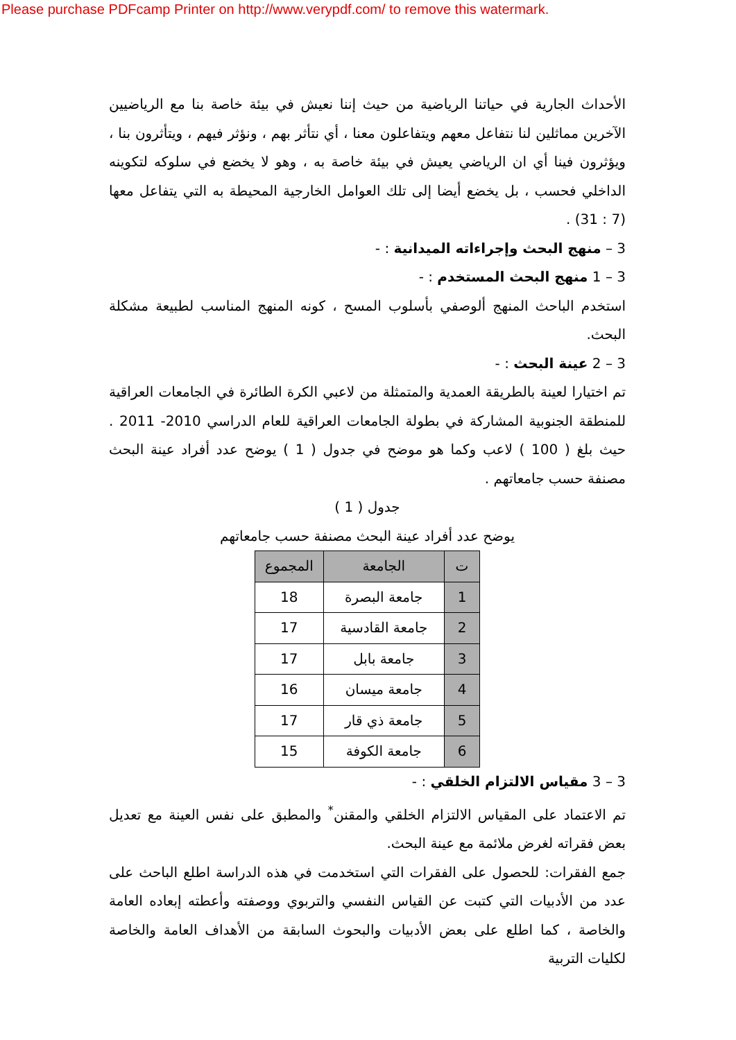Please purchase PDFcamp Printer on http://www.verypdf.com/ to remove this watermark.
الأحداث الجارية في حياتنا الرياضية من حيث إننا نعيش في بيئة خاصة بنا مع الرياضيين الآخرين مماثلين لنا نتفاعل معهم ويتفاعلون معنا ، أي نتأثر بهم ، ونؤثر فيهم ، ويتأثرون بنا ، ويؤثرون فينا أي ان الرياضي يعيش في بيئة خاصة به ، وهو لا يخضع في سلوكه لتكوينه الداخلي فحسب ، بل يخضع أيضا إلى تلك العوامل الخارجية المحيطة به التي يتفاعل معها (7 : 31) .
3 – منهج البحث وإجراءاته الميدانية : -
3 – 1 منهج البحث المستخدم : -
استخدم الباحث المنهج ألوصفي بأسلوب المسح ، كونه المنهج المناسب لطبيعة مشكلة البحث.
3 – 2 عينة البحث : -
تم اختيارا لعينة بالطريقة العمدية والمتمثلة من لاعبي الكرة الطائرة في الجامعات العراقية للمنطقة الجنوبية المشاركة في بطولة الجامعات العراقية للعام الدراسي 2010- 2011 . حيث بلغ ( 100 ) لاعب وكما هو موضح في جدول ( 1 ) يوضح عدد أفراد عينة البحث مصنفة حسب جامعاتهم .
جدول ( 1 )
يوضح عدد أفراد عينة البحث مصنفة حسب جامعاتهم
| ت | الجامعة | المجموع |
| --- | --- | --- |
| 1 | جامعة البصرة | 18 |
| 2 | جامعة القادسية | 17 |
| 3 | جامعة بابل | 17 |
| 4 | جامعة ميسان | 16 |
| 5 | جامعة ذي قار | 17 |
| 6 | جامعة الكوفة | 15 |
3 – 3 مقياس الالتزام الخلقي : -
تم الاعتماد على المقياس الالتزام الخلقي والمقنن<sup>*</sup> والمطبق على نفس العينة مع تعديل بعض فقراته لغرض ملائمة مع عينة البحث.
جمع الفقرات: للحصول على الفقرات التي استخدمت في هذه الدراسة اطلع الباحث على عدد من الأدبيات التي كتبت عن القياس النفسي والتربوي ووصفته وأعطته إبعاده العامة والخاصة ، كما اطلع على بعض الأدبيات والبحوث السابقة من الأهداف العامة والخاصة لكليات التربية